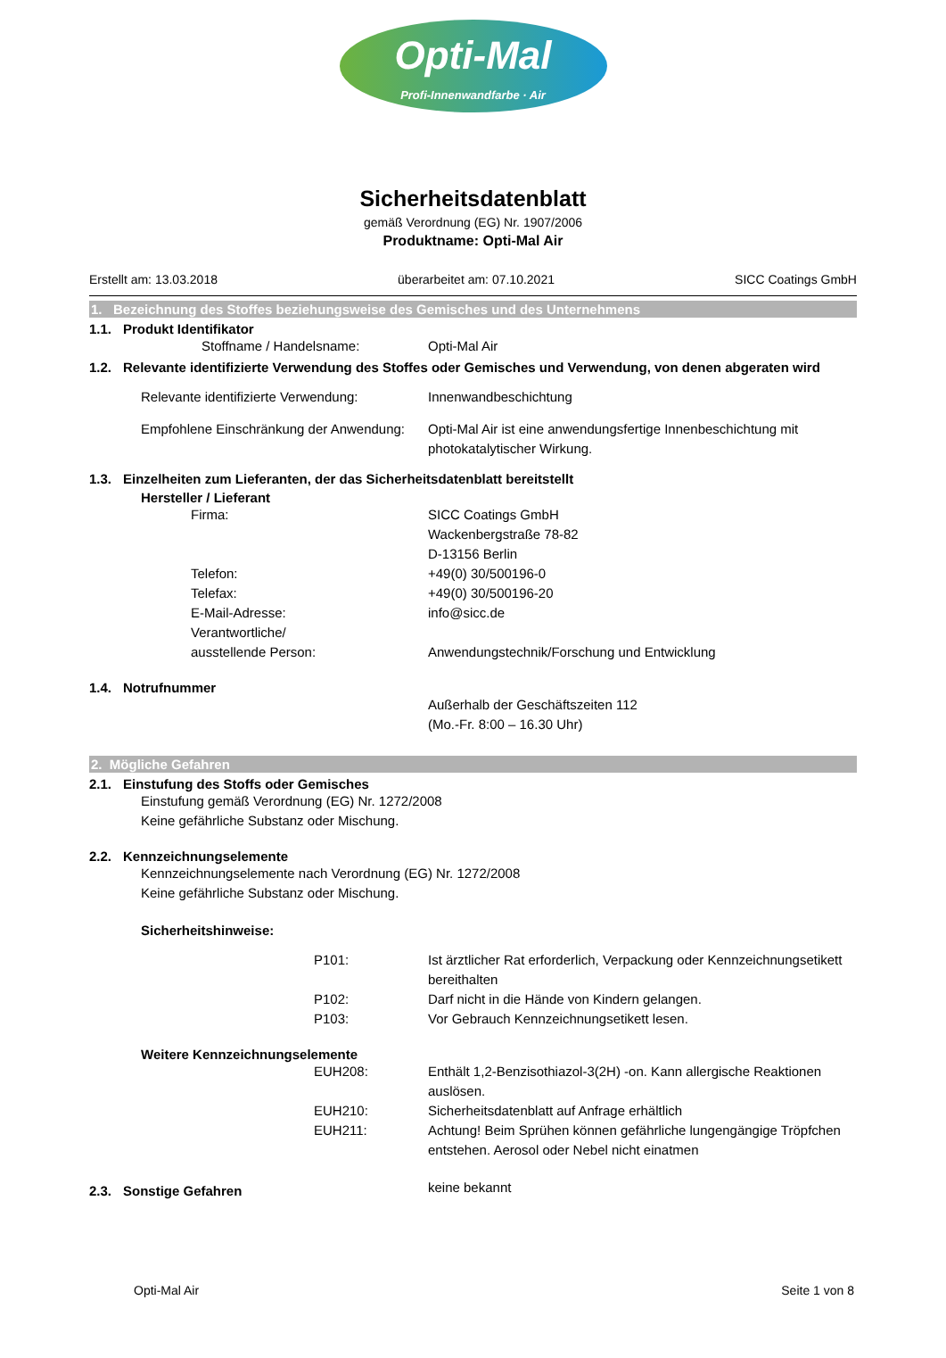Opti-Mal
Profi-Innenwandfarbe · Air
Sicherheitsdatenblatt
gemäß Verordnung (EG) Nr. 1907/2006
Produktname: Opti-Mal Air
Erstellt am: 13.03.2018 überarbeitet am: 07.10.2021 SICC Coatings GmbH
1. Bezeichnung des Stoffes beziehungsweise des Gemisches und des Unternehmens
1.1. Produkt Identifikator
Stoffname / Handelsname: Opti-Mal Air
1.2. Relevante identifizierte Verwendung des Stoffes oder Gemisches und Verwendung, von denen abgeraten wird
Relevante identifizierte Verwendung:
Innenwandbeschichtung
Empfohlene Einschränkung der Anwendung:
Opti-Mal Air ist eine anwendungsfertige Innenbeschichtung mit photokatalytischer Wirkung.
1.3. Einzelheiten zum Lieferanten, der das Sicherheitsdatenblatt bereitstellt
Hersteller / Lieferant
Firma: SICC Coatings GmbH
Wackenbergstraße 78-82
D-13156 Berlin
Telefon: +49(0) 30/500196-0
Telefax: +49(0) 30/500196-20
E-Mail-Adresse: info@sicc.de
Verantwortliche/
ausstellende Person:
Anwendungstechnik/Forschung und Entwicklung
1.4. Notrufnummer
Außerhalb der Geschäftszeiten 112
(Mo.-Fr. 8:00 – 16.30 Uhr)
2. Mögliche Gefahren
2.1. Einstufung des Stoffs oder Gemisches
Einstufung gemäß Verordnung (EG) Nr. 1272/2008
Keine gefährliche Substanz oder Mischung.
2.2. Kennzeichnungselemente
Kennzeichnungselemente nach Verordnung (EG) Nr. 1272/2008
Keine gefährliche Substanz oder Mischung.
Sicherheitshinweise:
P101: Ist ärztlicher Rat erforderlich, Verpackung oder Kennzeichnungsetikett bereithalten
P102: Darf nicht in die Hände von Kindern gelangen.
P103: Vor Gebrauch Kennzeichnungsetikett lesen.
Weitere Kennzeichnungselemente
EUH208: Enthält 1,2-Benzisothiazol-3(2H) -on. Kann allergische Reaktionen auslösen.
EUH210: Sicherheitsdatenblatt auf Anfrage erhältlich
EUH211: Achtung! Beim Sprühen können gefährliche lungengängige Tröpfchen entstehen. Aerosol oder Nebel nicht einatmen
2.3. Sonstige Gefahren
keine bekannt
Opti-Mal Air Seite 1 von 8